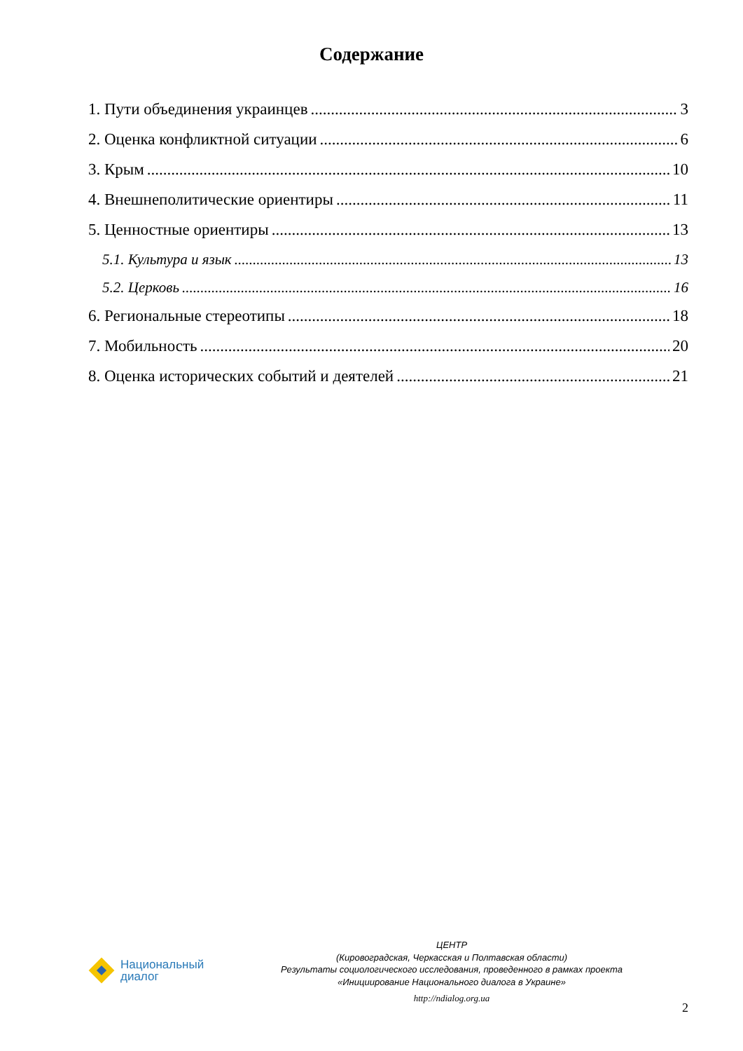Содержание
1. Пути объединения украинцев 3
2. Оценка конфликтной ситуации 6
3. Крым 10
4. Внешнеполитические ориентиры 11
5. Ценностные ориентиры 13
5.1. Культура и язык 13
5.2. Церковь 16
6. Региональные стереотипы 18
7. Мобильность 20
8. Оценка исторических событий и деятелей 21
Национальный
диалог
ЦЕНТР
(Кировоградская, Черкасская и Полтавская области)
Результаты социологического исследования, проведенного в рамках проекта
«Инициирование Национального диалога в Украине»
http://ndialog.org.ua
2